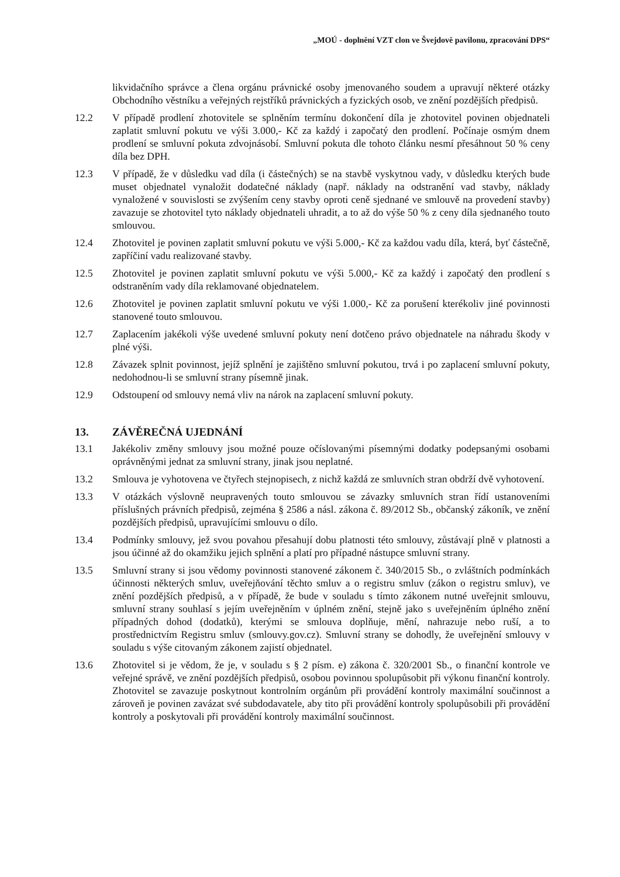„MOÚ - doplnění VZT clon ve Švejdově pavilonu, zpracování DPS“
likvidačního správce a člena orgánu právnické osoby jmenovaného soudem a upravují některé otázky Obchodního věstníku a veřejných rejstříků právnických a fyzických osob, ve znění pozdějších předpisů.
12.2 V případě prodlení zhotovitele se splněním termínu dokončení díla je zhotovitel povinen objednateli zaplatit smluvní pokutu ve výši 3.000,- Kč za každý i započatý den prodlení. Počínaje osmým dnem prodlení se smluvní pokuta zdvojnásobí. Smluvní pokuta dle tohoto článku nesmí přesáhnout 50 % ceny díla bez DPH.
12.3 V případě, že v důsledku vad díla (i částečných) se na stavbě vyskytnou vady, v důsledku kterých bude muset objednatel vynaložit dodatečné náklady (např. náklady na odstranění vad stavby, náklady vynaložené v souvislosti se zvýšením ceny stavby oproti ceně sjednané ve smlouvě na provedení stavby) zavazuje se zhotovitel tyto náklady objednateli uhradit, a to až do výše 50 % z ceny díla sjednaného touto smlouvou.
12.4 Zhotovitel je povinen zaplatit smluvní pokutu ve výši 5.000,- Kč za každou vadu díla, která, byť částečně, zapříčiní vadu realizované stavby.
12.5 Zhotovitel je povinen zaplatit smluvní pokutu ve výši 5.000,- Kč za každý i započatý den prodlení s odstraněním vady díla reklamované objednatelem.
12.6 Zhotovitel je povinen zaplatit smluvní pokutu ve výši 1.000,- Kč za porušení kterékoliv jiné povinnosti stanovené touto smlouvou.
12.7 Zaplacením jakékoli výše uvedené smluvní pokuty není dotčeno právo objednatele na náhradu škody v plné výši.
12.8 Závazek splnit povinnost, jejíž splnění je zajištěno smluvní pokutou, trvá i po zaplacení smluvní pokuty, nedohodnou-li se smluvní strany písemně jinak.
12.9 Odstoupení od smlouvy nemá vliv na nárok na zaplacení smluvní pokuty.
13. ZÁVĚREČNÁ UJEDNÁNÍ
13.1 Jakékoliv změny smlouvy jsou možné pouze očíslovanými písemnými dodatky podepsanými osobami oprávněnými jednat za smluvní strany, jinak jsou neplatné.
13.2 Smlouva je vyhotovena ve čtyřech stejnopisech, z nichž každá ze smluvních stran obdrží dvě vyhotovení.
13.3 V otázkách výslovně neupravených touto smlouvou se závazky smluvních stran řídí ustanoveními příslušných právních předpisů, zejména § 2586 a násl. zákona č. 89/2012 Sb., občanský zákoník, ve znění pozdějších předpisů, upravujícími smlouvu o dílo.
13.4 Podmínky smlouvy, jež svou povahou přesahují dobu platnosti této smlouvy, zůstávají plně v platnosti a jsou účinné až do okamžiku jejich splnění a platí pro případné nástupce smluvní strany.
13.5 Smluvní strany si jsou vědomy povinnosti stanovené zákonem č. 340/2015 Sb., o zvláštních podmínkách účinnosti některých smluv, uveřejňování těchto smluv a o registru smluv (zákon o registru smluv), ve znění pozdějších předpisů, a v případě, že bude v souladu s tímto zákonem nutné uveřejnit smlouvu, smluvní strany souhlasí s jejím uveřejněním v úplném znění, stejně jako s uveřejněním úplného znění případných dohod (dodatků), kterými se smlouva doplňuje, mění, nahrazuje nebo ruší, a to prostřednictvím Registru smluv (smlouvy.gov.cz). Smluvní strany se dohodly, že uveřejnění smlouvy v souladu s výše citovaným zákonem zajistí objednatel.
13.6 Zhotovitel si je vědom, že je, v souladu s § 2 písm. e) zákona č. 320/2001 Sb., o finanční kontrole ve veřejné správě, ve znění pozdějších předpisů, osobou povinnou spolupůsobit při výkonu finanční kontroly. Zhotovitel se zavazuje poskytnout kontrolním orgánům při provádění kontroly maximální součinnost a zároveň je povinen zavázat své subdodavatele, aby tito při provádění kontroly spolupůsobili při provádění kontroly a poskytovali při provádění kontroly maximální součinnost.